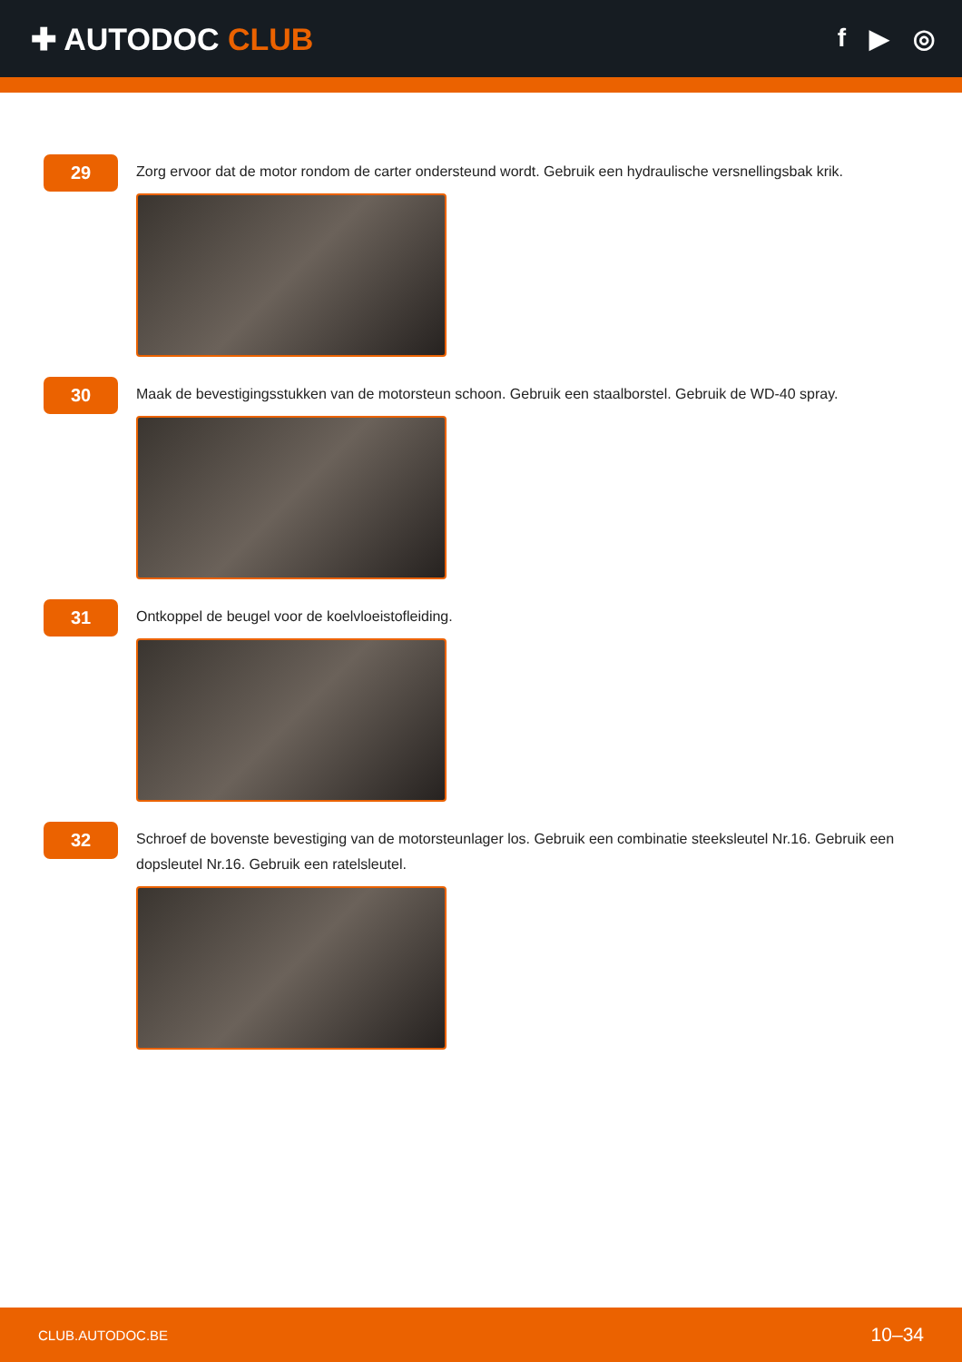✚ AUTODOC CLUB
f ▶ ◎
29
Zorg ervoor dat de motor rondom de carter ondersteund wordt. Gebruik een hydraulische versnellingsbak krik.
30
Maak de bevestigingsstukken van de motorsteun schoon. Gebruik een staalborstel. Gebruik de WD-40 spray.
31
Ontkoppel de beugel voor de koelvloeistofleiding.
32
Schroef de bovenste bevestiging van de motorsteunlager los. Gebruik een combinatie steeksleutel Nr.16. Gebruik een dopsleutel Nr.16. Gebruik een ratelsleutel.
CLUB.AUTODOC.BE 10–34